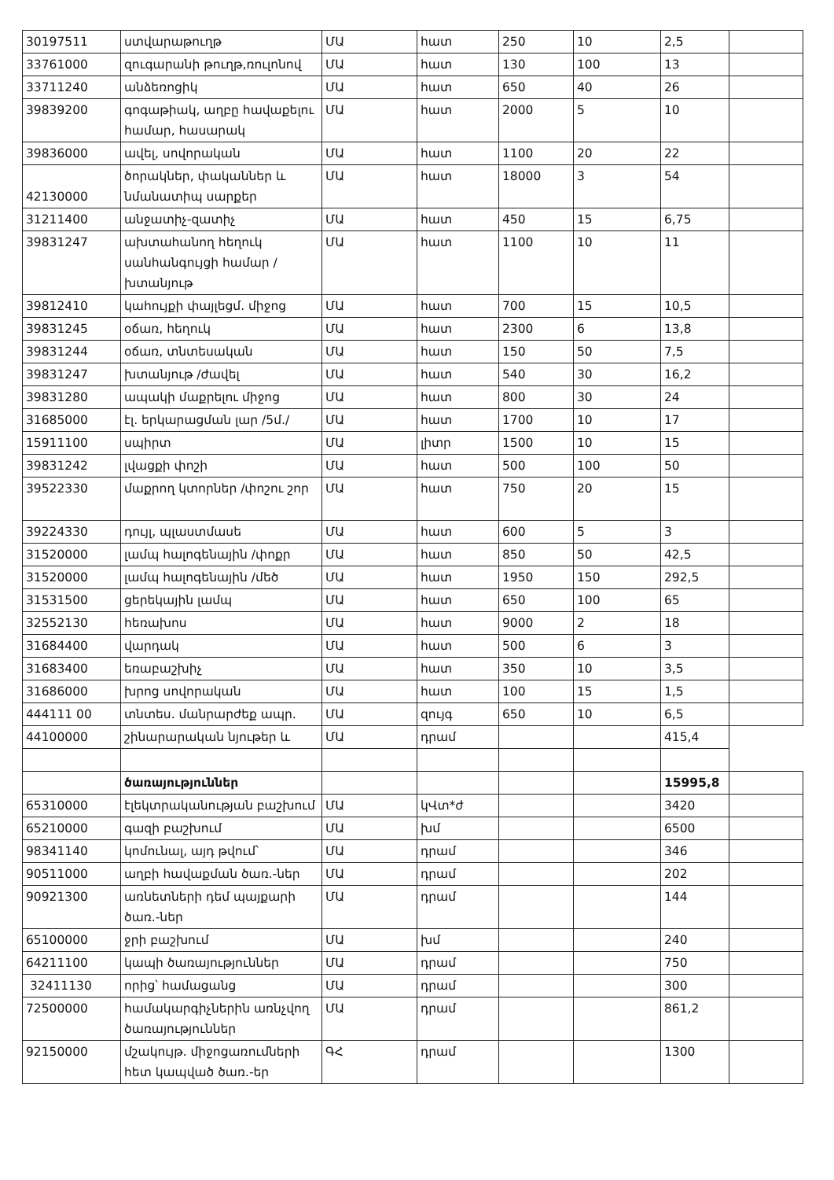| 30197511 | ստվարաթուղթ | ՄԱ | հատ | 250 | 10 | 2,5 | |
| 33761000 | զուգարանի թուղթ,ռուլոնով | ՄԱ | հատ | 130 | 100 | 13 | |
| 33711240 | անձեռոցիկ | ՄԱ | հատ | 650 | 40 | 26 | |
| 39839200 | գոգաթիակ, աղբը հավաքելու համար, հասարակ | ՄԱ | հատ | 2000 | 5 | 10 | |
| 39836000 | ավել, սովորական | ՄԱ | հատ | 1100 | 20 | 22 | |
| 42130000 | ծորակներ, փականներ և նմանատիպ սարքեր | ՄԱ | հատ | 18000 | 3 | 54 | |
| 31211400 | անջատիչ-զատիչ | ՄԱ | հատ | 450 | 15 | 6,75 | |
| 39831247 | ախտահանող հեղուկ սանհանգույցի համար /խտանյութ | ՄԱ | հատ | 1100 | 10 | 11 | |
| 39812410 | կահույքի փայլեցմ. միջոց | ՄԱ | հատ | 700 | 15 | 10,5 | |
| 39831245 | օճառ, հեղուկ | ՄԱ | հատ | 2300 | 6 | 13,8 | |
| 39831244 | օճառ, տնտեսական | ՄԱ | հատ | 150 | 50 | 7,5 | |
| 39831247 | խտանյութ /ժավել | ՄԱ | հատ | 540 | 30 | 16,2 | |
| 39831280 | ապակի մաքրելու միջոց | ՄԱ | հատ | 800 | 30 | 24 | |
| 31685000 | էլ. երկարացման լար /5մ./ | ՄԱ | հատ | 1700 | 10 | 17 | |
| 15911100 | սպիրտ | ՄԱ | լիտր | 1500 | 10 | 15 | |
| 39831242 | լվացքի փոշի | ՄԱ | հատ | 500 | 100 | 50 | |
| 39522330 | մաքրող կտորներ /փոշու շոր | ՄԱ | հատ | 750 | 20 | 15 | |
| 39224330 | դույլ, պլաստմասե | ՄԱ | հատ | 600 | 5 | 3 | |
| 31520000 | լամպ հալոգենային /փոքր | ՄԱ | հատ | 850 | 50 | 42,5 | |
| 31520000 | լամպ հալոգենային /մեծ | ՄԱ | հատ | 1950 | 150 | 292,5 | |
| 31531500 | ցերեկային լամպ | ՄԱ | հատ | 650 | 100 | 65 | |
| 32552130 | հեռախոս | ՄԱ | հատ | 9000 | 2 | 18 | |
| 31684400 | վարդակ | ՄԱ | հատ | 500 | 6 | 3 | |
| 31683400 | եռաբաշխիչ | ՄԱ | հատ | 350 | 10 | 3,5 | |
| 31686000 | խրոց սովորական | ՄԱ | հատ | 100 | 15 | 1,5 | |
| 444111 00 | տնտես. մանրարժեք ապր. | ՄԱ | զույգ | 650 | 10 | 6,5 | |
| 44100000 | շինարարական նյութեր և | ՄԱ | դրամ | | | 415,4 | |
| | ծառայություններ | | | | | 15995,8 | |
| 65310000 | էլեկտրականության բաշխում | ՄԱ | կՎտ*ժ | | | 3420 | |
| 65210000 | գազի բաշխում | ՄԱ | խմ | | | 6500 | |
| 98341140 | կոմունալ, այդ թվում՝ | ՄԱ | դրամ | | | 346 | |
| 90511000 | աղբի հավաքման ծառ.-ներ | ՄԱ | դրամ | | | 202 | |
| 90921300 | առնետների դեմ պայքարի ծառ.-ներ | ՄԱ | դրամ | | | 144 | |
| 65100000 | ջրի բաշխում | ՄԱ | խմ | | | 240 | |
| 64211100 | կապի ծառայություններ | ՄԱ | դրամ | | | 750 | |
| 32411130 | որից՝ համացանց | ՄԱ | դրամ | | | 300 | |
| 72500000 | համակարգիչներին առնչվող ծառայություններ | ՄԱ | դրամ | | | 861,2 | |
| 92150000 | մշակույթ. միջոցառումների հետ կապված ծառ.-եր | ԳՀ | դրամ | | | 1300 | |